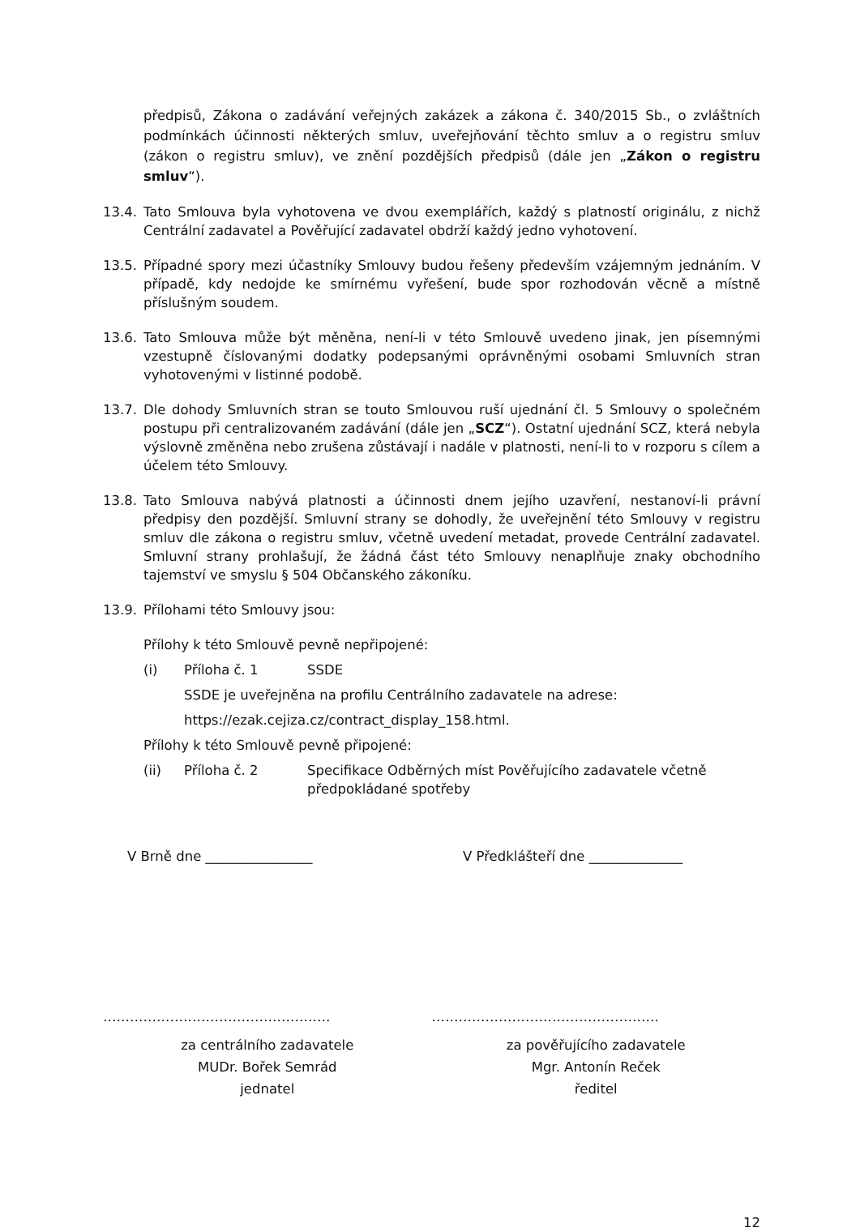předpisů, Zákona o zadávání veřejných zakázek a zákona č. 340/2015 Sb., o zvláštních podmínkách účinnosti některých smluv, uveřejňování těchto smluv a o registru smluv (zákon o registru smluv), ve znění pozdějších předpisů (dále jen „Zákon o registru smluv“).
13.4. Tato Smlouva byla vyhotovena ve dvou exemplářích, každý s platností originálu, z nichž Centrální zadavatel a Pověřující zadavatel obdrží každý jedno vyhotovení.
13.5. Případné spory mezi účastníky Smlouvy budou řešeny především vzájemným jednáním. V případě, kdy nedojde ke smírnému vyřešení, bude spor rozhodován věcně a místně příslušným soudem.
13.6. Tato Smlouva může být měněna, není-li v této Smlouvě uvedeno jinak, jen písemnými vzestupně číslovanými dodatky podepsanými oprávněnými osobami Smluvních stran vyhotovenými v listinné podobě.
13.7. Dle dohody Smluvních stran se touto Smlouvou ruší ujednání čl. 5 Smlouvy o společném postupu při centralizovaném zadávání (dále jen „SCZ“). Ostatní ujednání SCZ, která nebyla výslovně změněna nebo zrušena zůstávají i nadále v platnosti, není-li to v rozporu s cílem a účelem této Smlouvy.
13.8. Tato Smlouva nabývá platnosti a účinnosti dnem jejího uzavření, nestanoví-li právní předpisy den pozdější. Smluvní strany se dohodly, že uveřejnění této Smlouvy v registru smluv dle zákona o registru smluv, včetně uvedení metadat, provede Centrální zadavatel. Smluvní strany prohlašují, že žádná část této Smlouvy nenaplňuje znaky obchodního tajemství ve smyslu § 504 Občanského zákoníku.
13.9. Přílohami této Smlouvy jsou:
Přílohy k této Smlouvě pevně nepřipojené:
(i) Příloha č. 1 SSDE
SSDE je uveřejněna na profilu Centrálního zadavatele na adrese:
https://ezak.cejiza.cz/contract_display_158.html.
Přílohy k této Smlouvě pevně připojené:
(ii) Příloha č. 2 Specifikace Odběrných míst Pověřujícího zadavatele včetně předpokládané spotřeby
V Brně dne ________________ V Předklášteří dne ______________
…………………………………………… ……………………………………………
za centrálního zadavatele
MUDr. Bořek Semrád
jednatel
za pověřujícího zadavatele
Mgr. Antonín Reček
ředitel
12